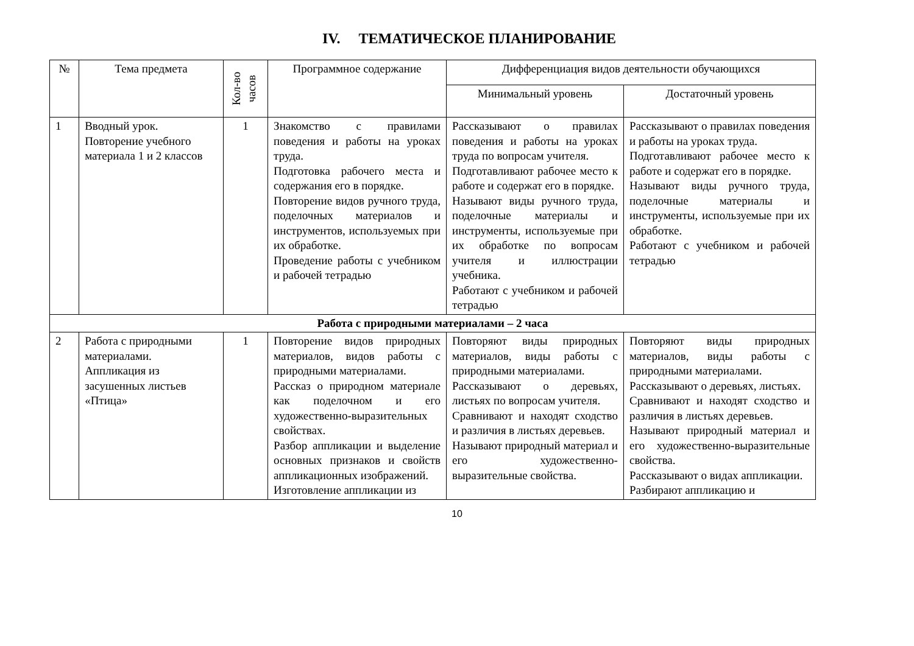IV. ТЕМАТИЧЕСКОЕ ПЛАНИРОВАНИЕ
| № | Тема предмета | Кол-во часов | Программное содержание | Дифференциация видов деятельности обучающихся | |
| --- | --- | --- | --- | --- | --- |
| | | | | Минимальный уровень | Достаточный уровень |
| 1 | Вводный урок. Повторение учебного материала 1 и 2 классов | 1 | Знакомство с правилами поведения и работы на уроках труда. Подготовка рабочего места и содержания его в порядке. Повторение видов ручного труда, поделочных материалов и инструментов, используемых при их обработке. Проведение работы с учебником и рабочей тетрадью | Рассказывают о правилах поведения и работы на уроках труда по вопросам учителя. Подготавливают рабочее место к работе и содержат его в порядке. Называют виды ручного труда, поделочные материалы и инструменты, используемые при их обработке по вопросам учителя и иллюстрации учебника. Работают с учебником и рабочей тетрадью | Рассказывают о правилах поведения и работы на уроках труда. Подготавливают рабочее место к работе и содержат его в порядке. Называют виды ручного труда, поделочные материалы и инструменты, используемые при их обработке. Работают с учебником и рабочей тетрадью |
| Работа с природными материалами – 2 часа | | | | | |
| 2 | Работа с природными материалами. Аппликация из засушенных листьев «Птица» | 1 | Повторение видов природных материалов, видов работы с природными материалами. Рассказ о природном материале как поделочном и его художественно-выразительных свойствах. Разбор аппликации и выделение основных признаков и свойств аппликационных изображений. Изготовление аппликации из | Повторяют виды природных материалов, виды работы с природными материалами. Рассказывают о деревьях, листьях по вопросам учителя. Сравнивают и находят сходство и различия в листьях деревьев. Называют природный материал и его художественно-выразительные свойства. | Повторяют виды природных материалов, виды работы с природными материалами. Рассказывают о деревьях, листьях. Сравнивают и находят сходство и различия в листьях деревьев. Называют природный материал и его художественно-выразительные свойства. Рассказывают о видах аппликации. Разбирают аппликацию и |
10